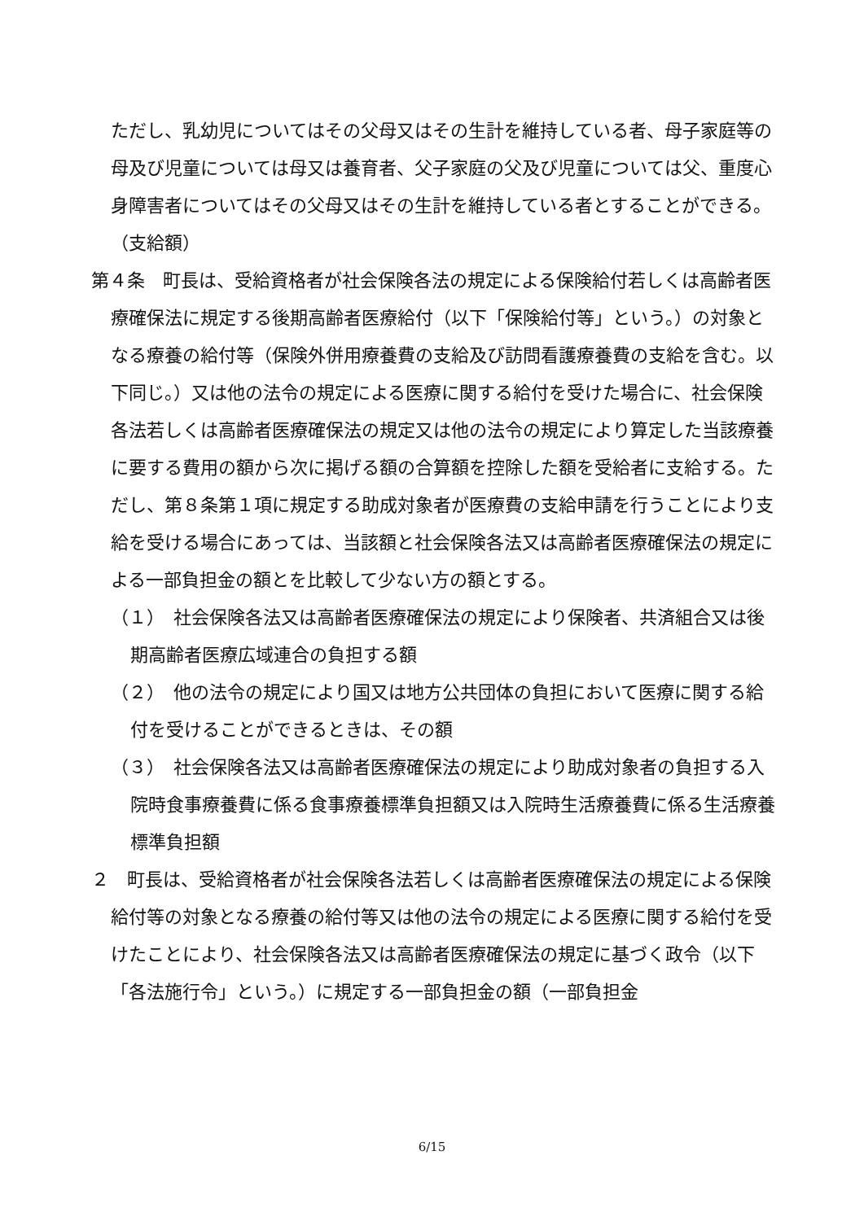ただし、乳幼児についてはその父母又はその生計を維持している者、母子家庭等の母及び児童については母又は養育者、父子家庭の父及び児童については父、重度心身障害者についてはその父母又はその生計を維持している者とすることができる。
（支給額）
第４条　町長は、受給資格者が社会保険各法の規定による保険給付若しくは高齢者医療確保法に規定する後期高齢者医療給付（以下「保険給付等」という。）の対象となる療養の給付等（保険外併用療養費の支給及び訪問看護療養費の支給を含む。以下同じ。）又は他の法令の規定による医療に関する給付を受けた場合に、社会保険各法若しくは高齢者医療確保法の規定又は他の法令の規定により算定した当該療養に要する費用の額から次に掲げる額の合算額を控除した額を受給者に支給する。ただし、第８条第１項に規定する助成対象者が医療費の支給申請を行うことにより支給を受ける場合にあっては、当該額と社会保険各法又は高齢者医療確保法の規定による一部負担金の額とを比較して少ない方の額とする。
（１）　社会保険各法又は高齢者医療確保法の規定により保険者、共済組合又は後期高齢者医療広域連合の負担する額
（２）　他の法令の規定により国又は地方公共団体の負担において医療に関する給付を受けることができるときは、その額
（３）　社会保険各法又は高齢者医療確保法の規定により助成対象者の負担する入院時食事療養費に係る食事療養標準負担額又は入院時生活療養費に係る生活療養標準負担額
２　町長は、受給資格者が社会保険各法若しくは高齢者医療確保法の規定による保険給付等の対象となる療養の給付等又は他の法令の規定による医療に関する給付を受けたことにより、社会保険各法又は高齢者医療確保法の規定に基づく政令（以下「各法施行令」という。）に規定する一部負担金の額（一部負担金
6/15